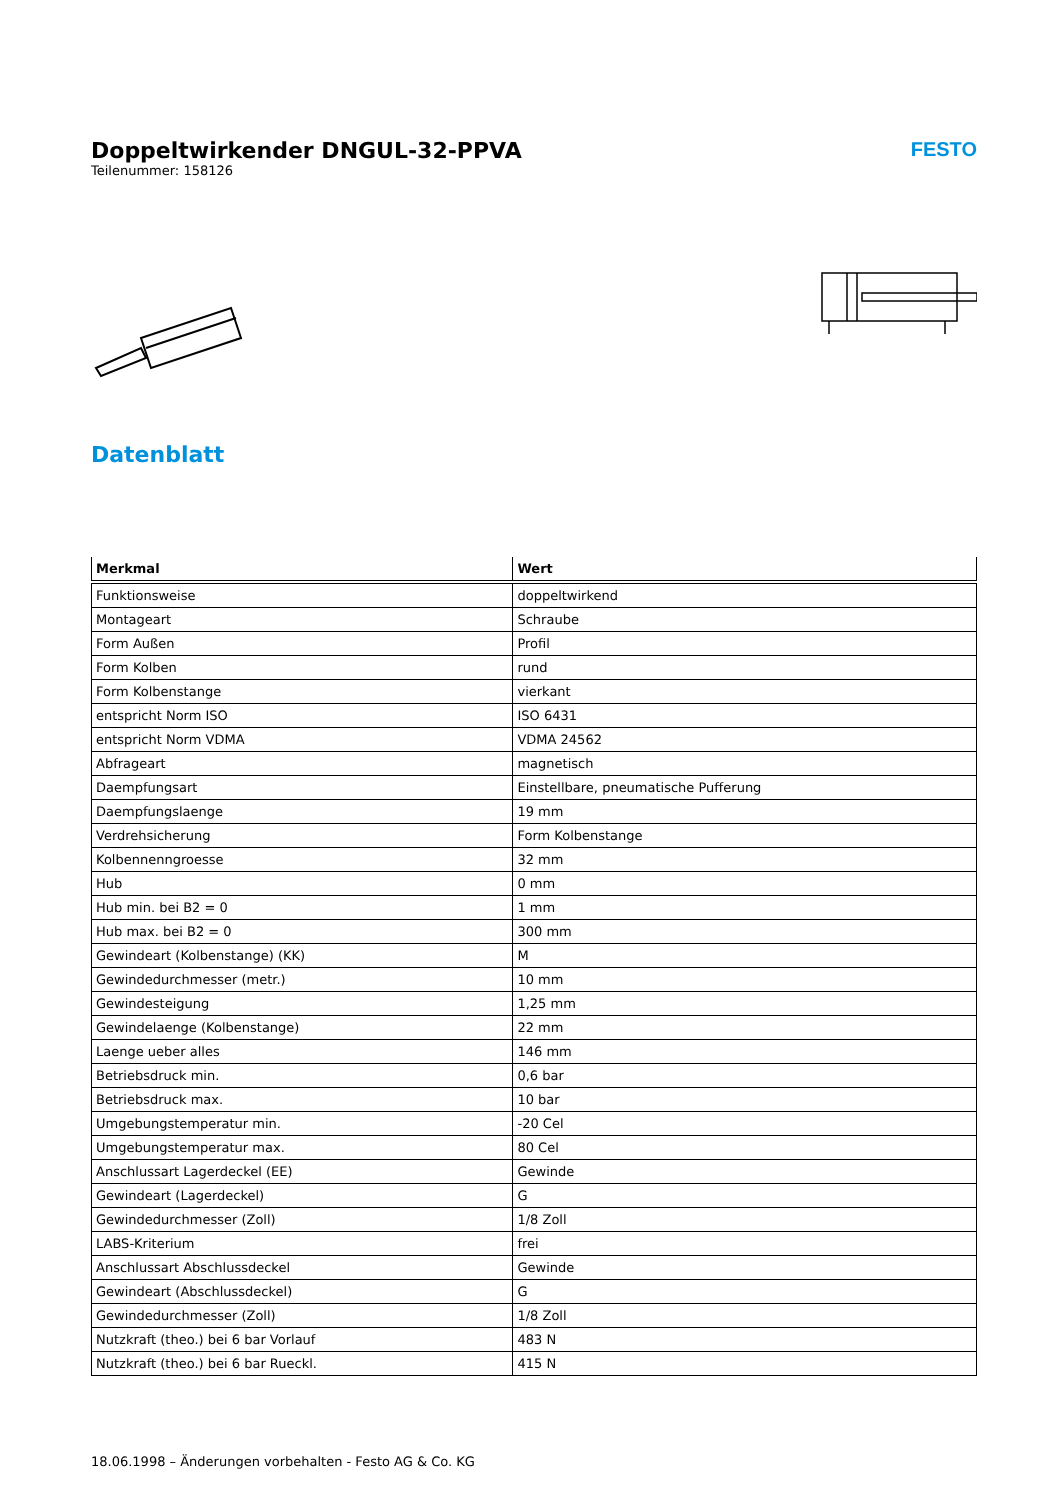Doppeltwirkender DNGUL-32-PPVA
Teilenummer: 158126
FESTO
Datenblatt
| Merkmal | Wert |
| --- | --- |
| Funktionsweise | doppeltwirkend |
| Montageart | Schraube |
| Form Außen | Profil |
| Form Kolben | rund |
| Form Kolbenstange | vierkant |
| entspricht Norm ISO | ISO 6431 |
| entspricht Norm VDMA | VDMA 24562 |
| Abfrageart | magnetisch |
| Daempfungsart | Einstellbare, pneumatische Pufferung |
| Daempfungslaenge | 19 mm |
| Verdrehsicherung | Form Kolbenstange |
| Kolbennenngroesse | 32 mm |
| Hub | 0 mm |
| Hub min. bei B2 = 0 | 1 mm |
| Hub max. bei B2 = 0 | 300 mm |
| Gewindeart (Kolbenstange) (KK) | M |
| Gewindedurchmesser (metr.) | 10 mm |
| Gewindesteigung | 1,25 mm |
| Gewindelaenge (Kolbenstange) | 22 mm |
| Laenge ueber alles | 146 mm |
| Betriebsdruck min. | 0,6 bar |
| Betriebsdruck max. | 10 bar |
| Umgebungstemperatur min. | -20 Cel |
| Umgebungstemperatur max. | 80 Cel |
| Anschlussart Lagerdeckel (EE) | Gewinde |
| Gewindeart (Lagerdeckel) | G |
| Gewindedurchmesser (Zoll) | 1/8 Zoll |
| LABS-Kriterium | frei |
| Anschlussart Abschlussdeckel | Gewinde |
| Gewindeart (Abschlussdeckel) | G |
| Gewindedurchmesser (Zoll) | 1/8 Zoll |
| Nutzkraft (theo.) bei 6 bar Vorlauf | 483 N |
| Nutzkraft (theo.) bei 6 bar Rueckl. | 415 N |
18.06.1998 – Änderungen vorbehalten - Festo AG & Co. KG